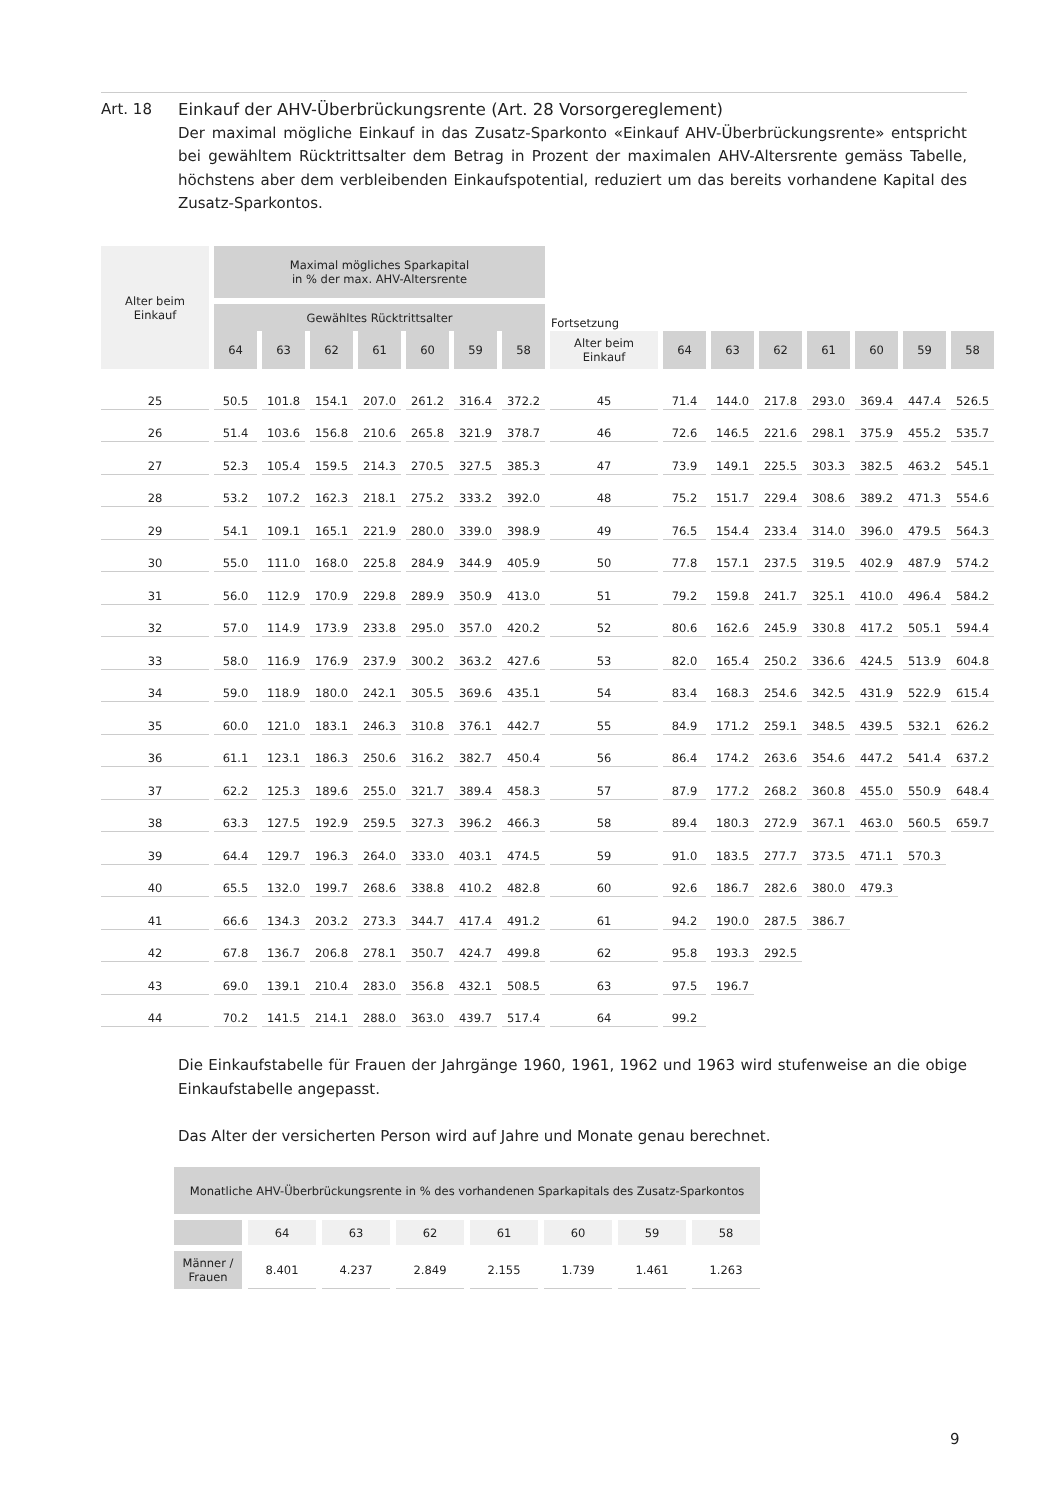Art. 18 Einkauf der AHV-Überbrückungsrente (Art. 28 Vorsorgereglement)
Der maximal mögliche Einkauf in das Zusatz-Sparkonto «Einkauf AHV-Überbrückungsrente» entspricht bei gewähltem Rücktrittsalter dem Betrag in Prozent der maximalen AHV-Altersrente gemäss Tabelle, höchstens aber dem verbleibenden Einkaufspotential, reduziert um das bereits vorhandene Kapital des Zusatz-Sparkontos.
| Alter beim Einkauf | Maximal mögliches Sparkapital in % der max. AHV-Altersrente | | | | | | | | | | | | | | |
| --- | --- | --- | --- | --- | --- | --- | --- | --- | --- | --- | --- | --- | --- | --- | --- |
| | Gewähltes Rücktrittsalter | | | | | | | Fortsetzung | | | | | | | |
| | 64 | 63 | 62 | 61 | 60 | 59 | 58 | Alter beim Einkauf | 64 | 63 | 62 | 61 | 60 | 59 | 58 |
| 25 | 50.5 | 101.8 | 154.1 | 207.0 | 261.2 | 316.4 | 372.2 | 45 | 71.4 | 144.0 | 217.8 | 293.0 | 369.4 | 447.4 | 526.5 |
| 26 | 51.4 | 103.6 | 156.8 | 210.6 | 265.8 | 321.9 | 378.7 | 46 | 72.6 | 146.5 | 221.6 | 298.1 | 375.9 | 455.2 | 535.7 |
| 27 | 52.3 | 105.4 | 159.5 | 214.3 | 270.5 | 327.5 | 385.3 | 47 | 73.9 | 149.1 | 225.5 | 303.3 | 382.5 | 463.2 | 545.1 |
| 28 | 53.2 | 107.2 | 162.3 | 218.1 | 275.2 | 333.2 | 392.0 | 48 | 75.2 | 151.7 | 229.4 | 308.6 | 389.2 | 471.3 | 554.6 |
| 29 | 54.1 | 109.1 | 165.1 | 221.9 | 280.0 | 339.0 | 398.9 | 49 | 76.5 | 154.4 | 233.4 | 314.0 | 396.0 | 479.5 | 564.3 |
| 30 | 55.0 | 111.0 | 168.0 | 225.8 | 284.9 | 344.9 | 405.9 | 50 | 77.8 | 157.1 | 237.5 | 319.5 | 402.9 | 487.9 | 574.2 |
| 31 | 56.0 | 112.9 | 170.9 | 229.8 | 289.9 | 350.9 | 413.0 | 51 | 79.2 | 159.8 | 241.7 | 325.1 | 410.0 | 496.4 | 584.2 |
| 32 | 57.0 | 114.9 | 173.9 | 233.8 | 295.0 | 357.0 | 420.2 | 52 | 80.6 | 162.6 | 245.9 | 330.8 | 417.2 | 505.1 | 594.4 |
| 33 | 58.0 | 116.9 | 176.9 | 237.9 | 300.2 | 363.2 | 427.6 | 53 | 82.0 | 165.4 | 250.2 | 336.6 | 424.5 | 513.9 | 604.8 |
| 34 | 59.0 | 118.9 | 180.0 | 242.1 | 305.5 | 369.6 | 435.1 | 54 | 83.4 | 168.3 | 254.6 | 342.5 | 431.9 | 522.9 | 615.4 |
| 35 | 60.0 | 121.0 | 183.1 | 246.3 | 310.8 | 376.1 | 442.7 | 55 | 84.9 | 171.2 | 259.1 | 348.5 | 439.5 | 532.1 | 626.2 |
| 36 | 61.1 | 123.1 | 186.3 | 250.6 | 316.2 | 382.7 | 450.4 | 56 | 86.4 | 174.2 | 263.6 | 354.6 | 447.2 | 541.4 | 637.2 |
| 37 | 62.2 | 125.3 | 189.6 | 255.0 | 321.7 | 389.4 | 458.3 | 57 | 87.9 | 177.2 | 268.2 | 360.8 | 455.0 | 550.9 | 648.4 |
| 38 | 63.3 | 127.5 | 192.9 | 259.5 | 327.3 | 396.2 | 466.3 | 58 | 89.4 | 180.3 | 272.9 | 367.1 | 463.0 | 560.5 | 659.7 |
| 39 | 64.4 | 129.7 | 196.3 | 264.0 | 333.0 | 403.1 | 474.5 | 59 | 91.0 | 183.5 | 277.7 | 373.5 | 471.1 | 570.3 | |
| 40 | 65.5 | 132.0 | 199.7 | 268.6 | 338.8 | 410.2 | 482.8 | 60 | 92.6 | 186.7 | 282.6 | 380.0 | 479.3 | | |
| 41 | 66.6 | 134.3 | 203.2 | 273.3 | 344.7 | 417.4 | 491.2 | 61 | 94.2 | 190.0 | 287.5 | 386.7 | | | |
| 42 | 67.8 | 136.7 | 206.8 | 278.1 | 350.7 | 424.7 | 499.8 | 62 | 95.8 | 193.3 | 292.5 | | | | |
| 43 | 69.0 | 139.1 | 210.4 | 283.0 | 356.8 | 432.1 | 508.5 | 63 | 97.5 | 196.7 | | | | | |
| 44 | 70.2 | 141.5 | 214.1 | 288.0 | 363.0 | 439.7 | 517.4 | 64 | 99.2 | | | | | | |
Die Einkaufstabelle für Frauen der Jahrgänge 1960, 1961, 1962 und 1963 wird stufenweise an die obige Einkaufstabelle angepasst.
Das Alter der versicherten Person wird auf Jahre und Monate genau berechnet.
| Monatliche AHV-Überbrückungsrente in % des vorhandenen Sparkapitals des Zusatz-Sparkontos | | | | | | | |
| --- | --- | --- | --- | --- | --- | --- | --- |
| | 64 | 63 | 62 | 61 | 60 | 59 | 58 |
| Männer / Frauen | 8.401 | 4.237 | 2.849 | 2.155 | 1.739 | 1.461 | 1.263 |
9